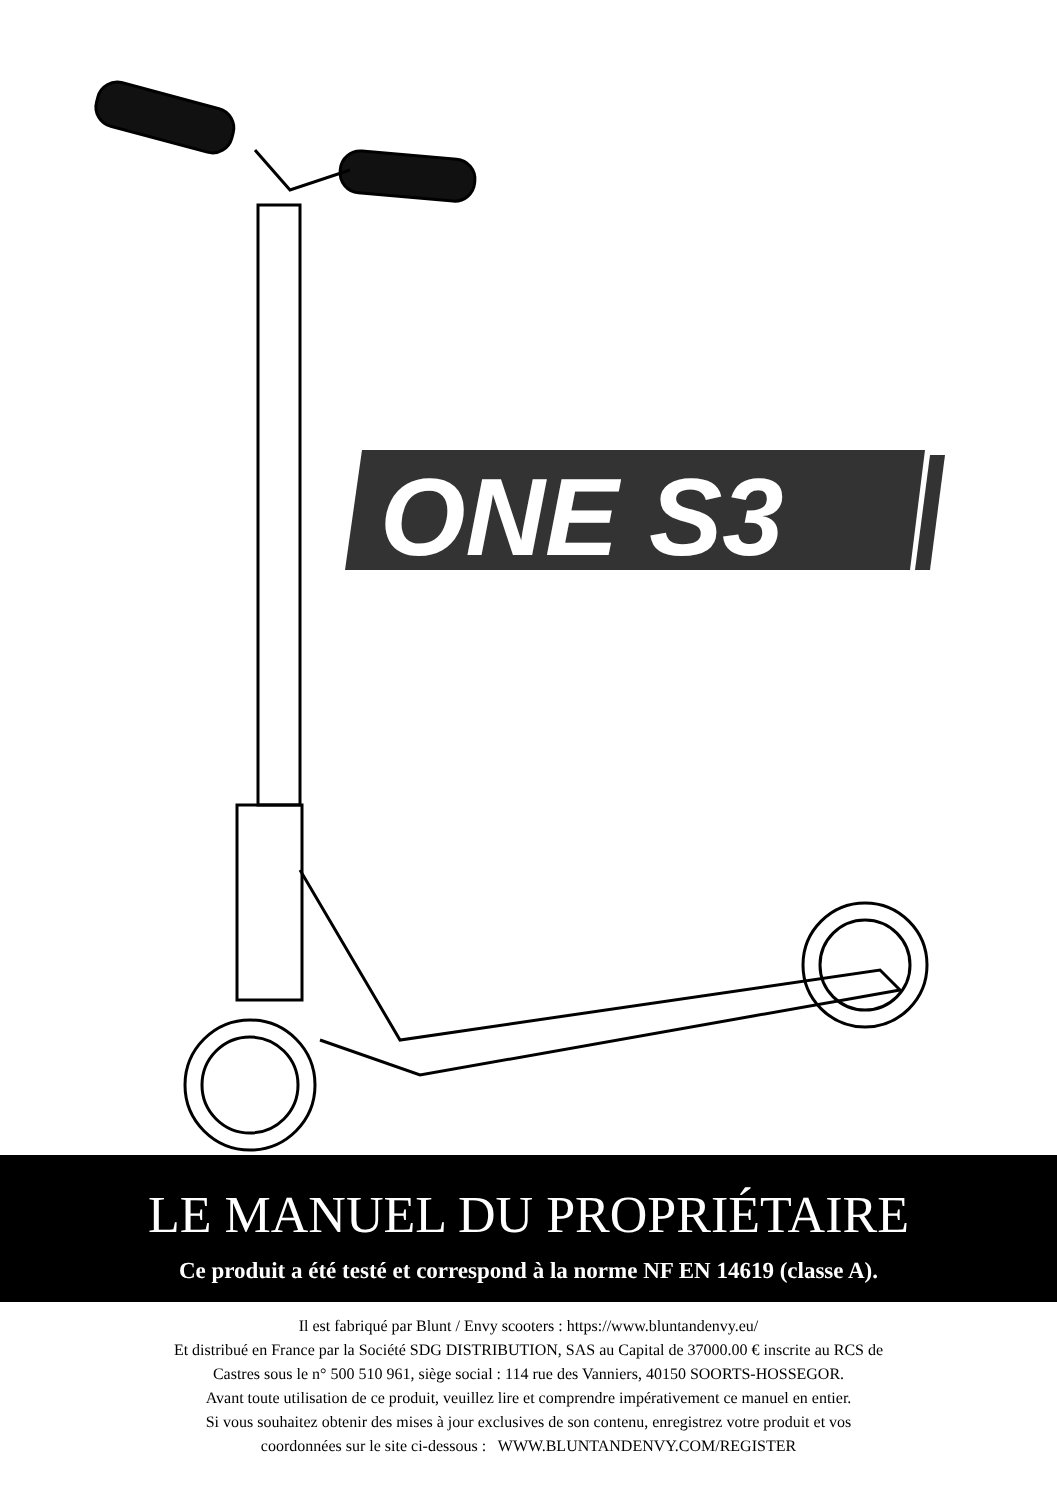ONE S3
LE MANUEL DU PROPRIÉTAIRE
Ce produit a été testé et correspond à la norme NF EN 14619 (classe A).
Il est fabriqué par Blunt / Envy scooters : https://www.bluntandenvy.eu/
Et distribué en France par la Société SDG DISTRIBUTION, SAS au Capital de 37000.00 € inscrite au RCS de
Castres sous le n° 500 510 961, siège social : 114 rue des Vanniers, 40150 SOORTS-HOSSEGOR.
Avant toute utilisation de ce produit, veuillez lire et comprendre impérativement ce manuel en entier.
Si vous souhaitez obtenir des mises à jour exclusives de son contenu, enregistrez votre produit et vos
coordonnées sur le site ci-dessous : WWW.BLUNTANDENVY.COM/REGISTER